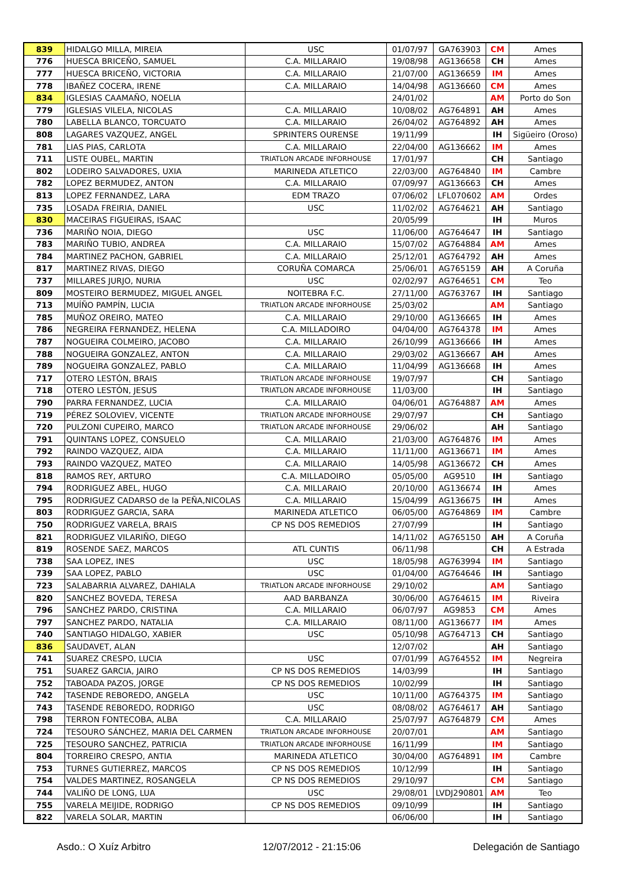| 839 | HIDALGO MILLA, MIREIA | USC | 01/07/97 | GA763903 | CM | Ames |
| 776 | HUESCA BRICEÑO, SAMUEL | C.A. MILLARAIO | 19/08/98 | AG136658 | CH | Ames |
| 777 | HUESCA BRICEÑO, VICTORIA | C.A. MILLARAIO | 21/07/00 | AG136659 | IM | Ames |
| 778 | IBAÑEZ COCERA, IRENE | C.A. MILLARAIO | 14/04/98 | AG136660 | CM | Ames |
| 834 | IGLESIAS CAAMAÑO, NOELIA | | 24/01/02 | | AM | Porto do Son |
| 779 | IGLESIAS VILELA, NICOLAS | C.A. MILLARAIO | 10/08/02 | AG764891 | AH | Ames |
| 780 | LABELLA BLANCO, TORCUATO | C.A. MILLARAIO | 26/04/02 | AG764892 | AH | Ames |
| 808 | LAGARES VAZQUEZ, ANGEL | SPRINTERS OURENSE | 19/11/99 | | IH | Sigüeiro (Oroso) |
| 781 | LIAS PIAS, CARLOTA | C.A. MILLARAIO | 22/04/00 | AG136662 | IM | Ames |
| 711 | LISTE OUBEL, MARTIN | TRIATLON ARCADE INFORHOUSE | 17/01/97 | | CH | Santiago |
| 802 | LODEIRO SALVADORES, UXIA | MARINEDA ATLETICO | 22/03/00 | AG764840 | IM | Cambre |
| 782 | LOPEZ BERMUDEZ, ANTON | C.A. MILLARAIO | 07/09/97 | AG136663 | CH | Ames |
| 813 | LOPEZ FERNANDEZ, LARA | EDM TRAZO | 07/06/02 | LFL070602 | AM | Ordes |
| 735 | LOSADA FREIRIA, DANIEL | USC | 11/02/02 | AG764621 | AH | Santiago |
| 830 | MACEIRAS FIGUEIRAS, ISAAC | | 20/05/99 | | IH | Muros |
| 736 | MARIÑO NOIA, DIEGO | USC | 11/06/00 | AG764647 | IH | Santiago |
| 783 | MARIÑO TUBIO, ANDREA | C.A. MILLARAIO | 15/07/02 | AG764884 | AM | Ames |
| 784 | MARTINEZ PACHON, GABRIEL | C.A. MILLARAIO | 25/12/01 | AG764792 | AH | Ames |
| 817 | MARTINEZ RIVAS, DIEGO | CORUÑA COMARCA | 25/06/01 | AG765159 | AH | A Coruña |
| 737 | MILLARES JURJO, NURIA | USC | 02/02/97 | AG764651 | CM | Teo |
| 809 | MOSTEIRO BERMUDEZ, MIGUEL ANGEL | NOITEBRA F.C. | 27/11/00 | AG763767 | IH | Santiago |
| 713 | MUÍÑO PAMPÍN, LUCIA | TRIATLON ARCADE INFORHOUSE | 25/03/02 | | AM | Santiago |
| 785 | MUÑOZ OREIRO, MATEO | C.A. MILLARAIO | 29/10/00 | AG136665 | IH | Ames |
| 786 | NEGREIRA FERNANDEZ, HELENA | C.A. MILLADOIRO | 04/04/00 | AG764378 | IM | Ames |
| 787 | NOGUEIRA COLMEIRO, JACOBO | C.A. MILLARAIO | 26/10/99 | AG136666 | IH | Ames |
| 788 | NOGUEIRA GONZALEZ, ANTON | C.A. MILLARAIO | 29/03/02 | AG136667 | AH | Ames |
| 789 | NOGUEIRA GONZALEZ, PABLO | C.A. MILLARAIO | 11/04/99 | AG136668 | IH | Ames |
| 717 | OTERO LESTÓN, BRAIS | TRIATLON ARCADE INFORHOUSE | 19/07/97 | | CH | Santiago |
| 718 | OTERO LESTÓN, JESUS | TRIATLON ARCADE INFORHOUSE | 11/03/00 | | IH | Santiago |
| 790 | PARRA FERNANDEZ, LUCIA | C.A. MILLARAIO | 04/06/01 | AG764887 | AM | Ames |
| 719 | PÉREZ SOLOVIEV, VICENTE | TRIATLON ARCADE INFORHOUSE | 29/07/97 | | CH | Santiago |
| 720 | PULZONI CUPEIRO, MARCO | TRIATLON ARCADE INFORHOUSE | 29/06/02 | | AH | Santiago |
| 791 | QUINTANS LOPEZ, CONSUELO | C.A. MILLARAIO | 21/03/00 | AG764876 | IM | Ames |
| 792 | RAINDO VAZQUEZ, AIDA | C.A. MILLARAIO | 11/11/00 | AG136671 | IM | Ames |
| 793 | RAINDO VAZQUEZ, MATEO | C.A. MILLARAIO | 14/05/98 | AG136672 | CH | Ames |
| 818 | RAMOS REY, ARTURO | C.A. MILLADOIRO | 05/05/00 | AG9510 | IH | Santiago |
| 794 | RODRIGUEZ ABEL, HUGO | C.A. MILLARAIO | 20/10/00 | AG136674 | IH | Ames |
| 795 | RODRIGUEZ CADARSO de la PEÑA,NICOLAS | C.A. MILLARAIO | 15/04/99 | AG136675 | IH | Ames |
| 803 | RODRIGUEZ GARCIA, SARA | MARINEDA ATLETICO | 06/05/00 | AG764869 | IM | Cambre |
| 750 | RODRIGUEZ VARELA, BRAIS | CP NS DOS REMEDIOS | 27/07/99 | | IH | Santiago |
| 821 | RODRIGUEZ VILARIÑO, DIEGO | | 14/11/02 | AG765150 | AH | A Coruña |
| 819 | ROSENDE SAEZ, MARCOS | ATL CUNTIS | 06/11/98 | | CH | A Estrada |
| 738 | SAA LOPEZ, INES | USC | 18/05/98 | AG763994 | IM | Santiago |
| 739 | SAA LOPEZ, PABLO | USC | 01/04/00 | AG764646 | IH | Santiago |
| 723 | SALABARRIA ALVAREZ, DAHIALA | TRIATLON ARCADE INFORHOUSE | 29/10/02 | | AM | Santiago |
| 820 | SANCHEZ BOVEDA, TERESA | AAD BARBANZA | 30/06/00 | AG764615 | IM | Riveira |
| 796 | SANCHEZ PARDO, CRISTINA | C.A. MILLARAIO | 06/07/97 | AG9853 | CM | Ames |
| 797 | SANCHEZ PARDO, NATALIA | C.A. MILLARAIO | 08/11/00 | AG136677 | IM | Ames |
| 740 | SANTIAGO HIDALGO, XABIER | USC | 05/10/98 | AG764713 | CH | Santiago |
| 836 | SAUDAVET, ALAN | | 12/07/02 | | AH | Santiago |
| 741 | SUAREZ CRESPO, LUCIA | USC | 07/01/99 | AG764552 | IM | Negreira |
| 751 | SUAREZ GARCIA, JAIRO | CP NS DOS REMEDIOS | 14/03/99 | | IH | Santiago |
| 752 | TABOADA PAZOS, JORGE | CP NS DOS REMEDIOS | 10/02/99 | | IH | Santiago |
| 742 | TASENDE REBOREDO, ANGELA | USC | 10/11/00 | AG764375 | IM | Santiago |
| 743 | TASENDE REBOREDO, RODRIGO | USC | 08/08/02 | AG764617 | AH | Santiago |
| 798 | TERRON FONTECOBA, ALBA | C.A. MILLARAIO | 25/07/97 | AG764879 | CM | Ames |
| 724 | TESOURO SÁNCHEZ, MARIA DEL CARMEN | TRIATLON ARCADE INFORHOUSE | 20/07/01 | | AM | Santiago |
| 725 | TESOURO SANCHEZ, PATRICIA | TRIATLON ARCADE INFORHOUSE | 16/11/99 | | IM | Santiago |
| 804 | TORREIRO CRESPO, ANTIA | MARINEDA ATLETICO | 30/04/00 | AG764891 | IM | Cambre |
| 753 | TURNES GUTIERREZ, MARCOS | CP NS DOS REMEDIOS | 10/12/99 | | IH | Santiago |
| 754 | VALDES MARTINEZ, ROSANGELA | CP NS DOS REMEDIOS | 29/10/97 | | CM | Santiago |
| 744 | VALIÑO DE LONG, LUA | USC | 29/08/01 | LVDJ290801 | AM | Teo |
| 755 | VARELA MEIJIDE, RODRIGO | CP NS DOS REMEDIOS | 09/10/99 | | IH | Santiago |
| 822 | VARELA SOLAR, MARTIN | | 06/06/00 | | IH | Santiago |
Asdo.: O Xuíz Arbitro 12/07/2012 - 21:15:06 Delegación de Santiago